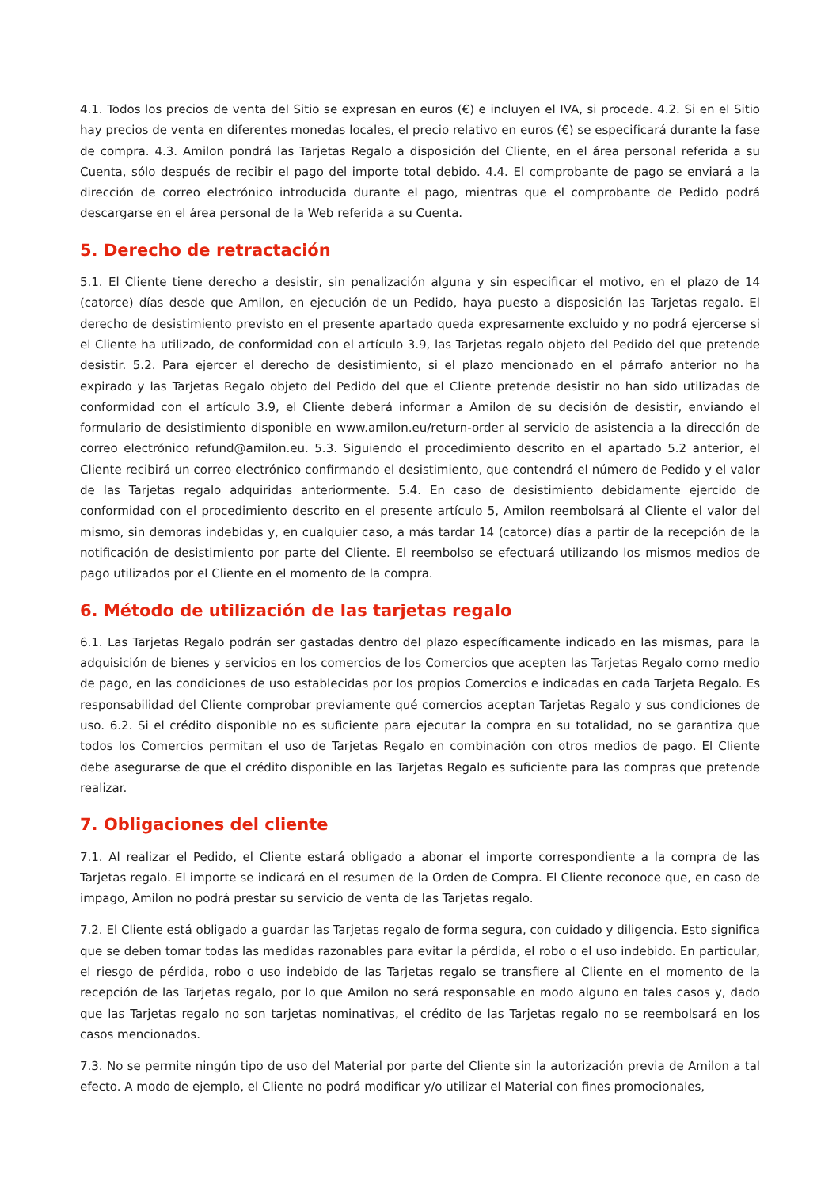4.1. Todos los precios de venta del Sitio se expresan en euros (€) e incluyen el IVA, si procede. 4.2. Si en el Sitio hay precios de venta en diferentes monedas locales, el precio relativo en euros (€) se especificará durante la fase de compra. 4.3. Amilon pondrá las Tarjetas Regalo a disposición del Cliente, en el área personal referida a su Cuenta, sólo después de recibir el pago del importe total debido. 4.4. El comprobante de pago se enviará a la dirección de correo electrónico introducida durante el pago, mientras que el comprobante de Pedido podrá descargarse en el área personal de la Web referida a su Cuenta.
5. Derecho de retractación
5.1. El Cliente tiene derecho a desistir, sin penalización alguna y sin especificar el motivo, en el plazo de 14 (catorce) días desde que Amilon, en ejecución de un Pedido, haya puesto a disposición las Tarjetas regalo. El derecho de desistimiento previsto en el presente apartado queda expresamente excluido y no podrá ejercerse si el Cliente ha utilizado, de conformidad con el artículo 3.9, las Tarjetas regalo objeto del Pedido del que pretende desistir. 5.2. Para ejercer el derecho de desistimiento, si el plazo mencionado en el párrafo anterior no ha expirado y las Tarjetas Regalo objeto del Pedido del que el Cliente pretende desistir no han sido utilizadas de conformidad con el artículo 3.9, el Cliente deberá informar a Amilon de su decisión de desistir, enviando el formulario de desistimiento disponible en www.amilon.eu/return-order al servicio de asistencia a la dirección de correo electrónico refund@amilon.eu. 5.3. Siguiendo el procedimiento descrito en el apartado 5.2 anterior, el Cliente recibirá un correo electrónico confirmando el desistimiento, que contendrá el número de Pedido y el valor de las Tarjetas regalo adquiridas anteriormente. 5.4. En caso de desistimiento debidamente ejercido de conformidad con el procedimiento descrito en el presente artículo 5, Amilon reembolsará al Cliente el valor del mismo, sin demoras indebidas y, en cualquier caso, a más tardar 14 (catorce) días a partir de la recepción de la notificación de desistimiento por parte del Cliente. El reembolso se efectuará utilizando los mismos medios de pago utilizados por el Cliente en el momento de la compra.
6. Método de utilización de las tarjetas regalo
6.1. Las Tarjetas Regalo podrán ser gastadas dentro del plazo específicamente indicado en las mismas, para la adquisición de bienes y servicios en los comercios de los Comercios que acepten las Tarjetas Regalo como medio de pago, en las condiciones de uso establecidas por los propios Comercios e indicadas en cada Tarjeta Regalo. Es responsabilidad del Cliente comprobar previamente qué comercios aceptan Tarjetas Regalo y sus condiciones de uso. 6.2. Si el crédito disponible no es suficiente para ejecutar la compra en su totalidad, no se garantiza que todos los Comercios permitan el uso de Tarjetas Regalo en combinación con otros medios de pago. El Cliente debe asegurarse de que el crédito disponible en las Tarjetas Regalo es suficiente para las compras que pretende realizar.
7. Obligaciones del cliente
7.1. Al realizar el Pedido, el Cliente estará obligado a abonar el importe correspondiente a la compra de las Tarjetas regalo. El importe se indicará en el resumen de la Orden de Compra. El Cliente reconoce que, en caso de impago, Amilon no podrá prestar su servicio de venta de las Tarjetas regalo.
7.2. El Cliente está obligado a guardar las Tarjetas regalo de forma segura, con cuidado y diligencia. Esto significa que se deben tomar todas las medidas razonables para evitar la pérdida, el robo o el uso indebido. En particular, el riesgo de pérdida, robo o uso indebido de las Tarjetas regalo se transfiere al Cliente en el momento de la recepción de las Tarjetas regalo, por lo que Amilon no será responsable en modo alguno en tales casos y, dado que las Tarjetas regalo no son tarjetas nominativas, el crédito de las Tarjetas regalo no se reembolsará en los casos mencionados.
7.3. No se permite ningún tipo de uso del Material por parte del Cliente sin la autorización previa de Amilon a tal efecto. A modo de ejemplo, el Cliente no podrá modificar y/o utilizar el Material con fines promocionales,